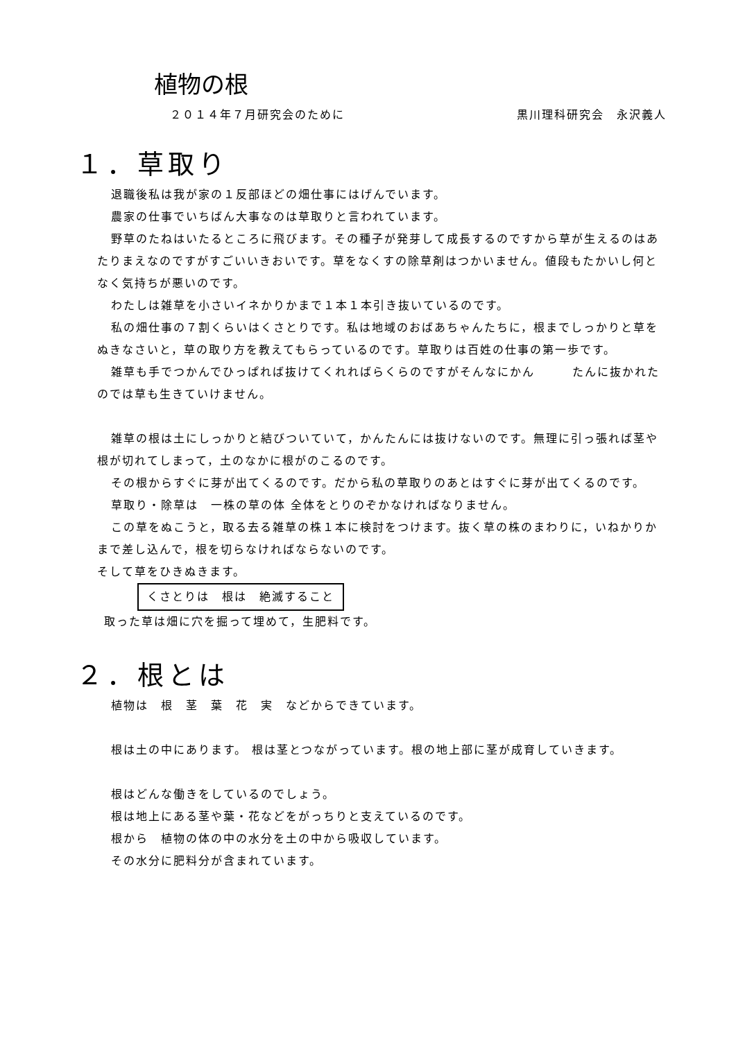植物の根
２０１４年７月研究会のために 黒川理科研究会　永沢義人
１．草取り
退職後私は我が家の１反部ほどの畑仕事にはげんでいます。
農家の仕事でいちばん大事なのは草取りと言われています。
野草のたねはいたるところに飛びます。その種子が発芽して成長するのですから草が生えるのはあたりまえなのですがすごいいきおいです。草をなくすの除草剤はつかいません。値段もたかいし何となく気持ちが悪いのです。
わたしは雑草を小さいイネかりかまで１本１本引き抜いているのです。
私の畑仕事の７割くらいはくさとりです。私は地域のおばあちゃんたちに，根までしっかりと草をぬきなさいと，草の取り方を教えてもらっているのです。草取りは百姓の仕事の第一歩です。
雑草も手でつかんでひっぱれば抜けてくれればらくらのですがそんなにかん　　　たんに抜かれたのでは草も生きていけません。
雑草の根は土にしっかりと結びついていて，かんたんには抜けないのです。無理に引っ張れば茎や根が切れてしまって，土のなかに根がのこるのです。
その根からすぐに芽が出てくるのです。だから私の草取りのあとはすぐに芽が出てくるのです。
草取り・除草は　一株の草の体 全体をとりのぞかなければなりません。
この草をぬこうと，取る去る雑草の株１本に検討をつけます。抜く草の株のまわりに，いねかりかまで差し込んで，根を切らなければならないのです。
そして草をひきぬきます。
くさとりは　根は　絶滅すること
取った草は畑に穴を掘って埋めて，生肥料です。
２．根とは
植物は　根　茎　葉　花　実　などからできています。
根は土の中にあります。 根は茎とつながっています。根の地上部に茎が成育していきます。
根はどんな働きをしているのでしょう。
根は地上にある茎や葉・花などをがっちりと支えているのです。
根から　植物の体の中の水分を土の中から吸収しています。
その水分に肥料分が含まれています。